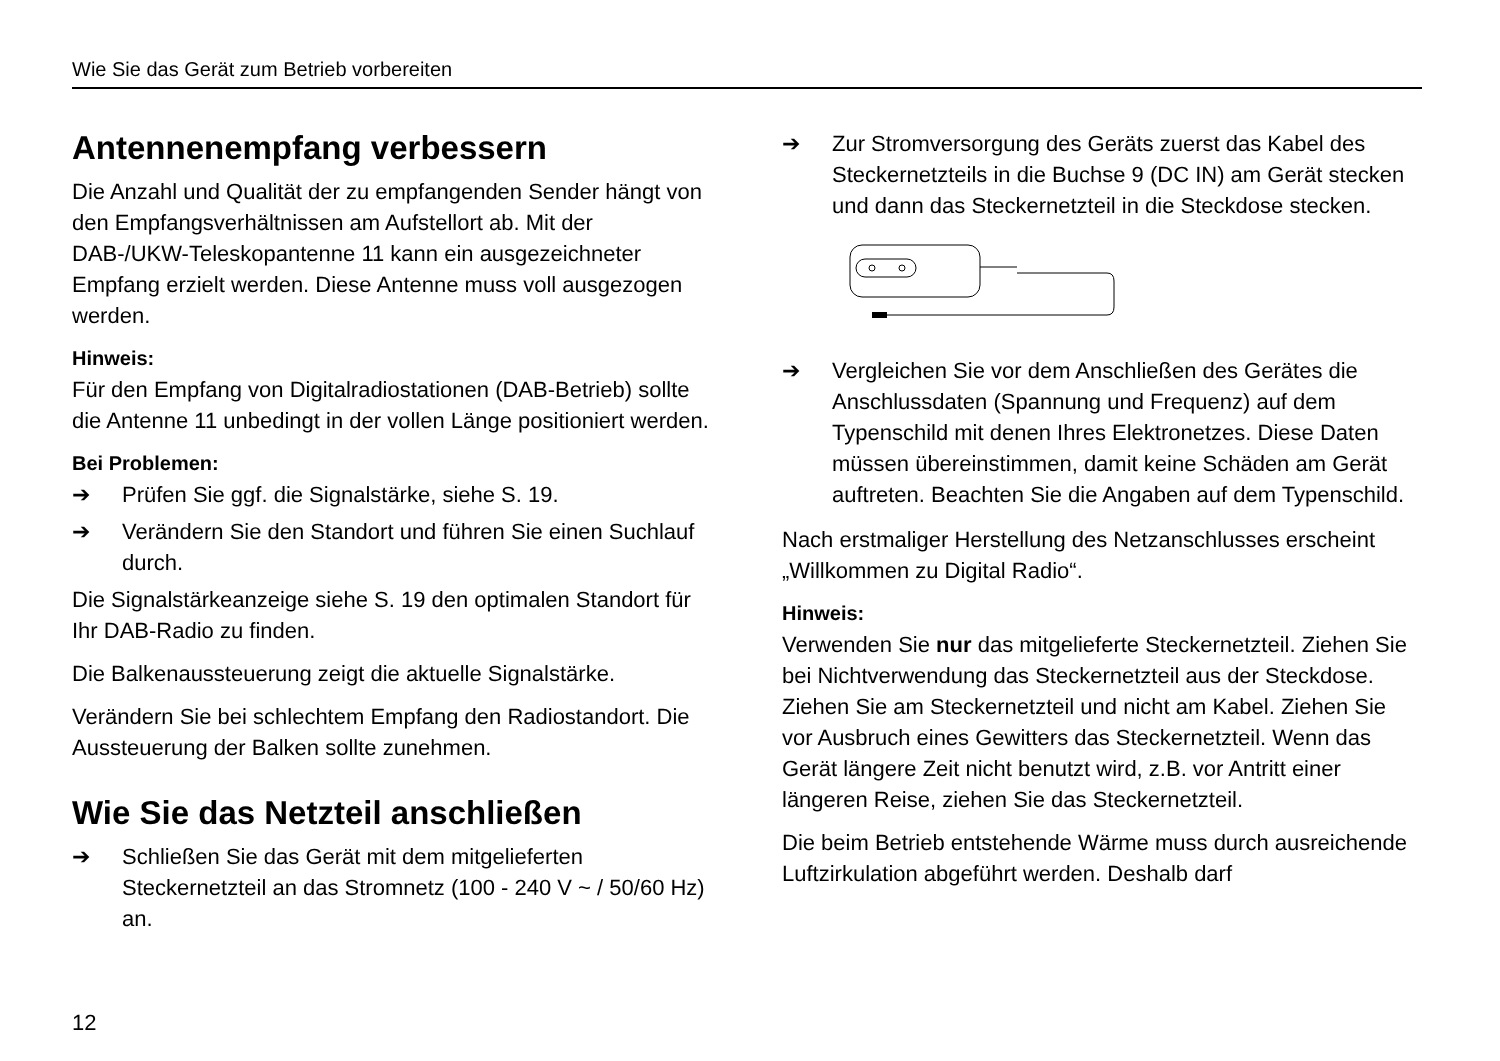Wie Sie das Gerät zum Betrieb vorbereiten
Antennenempfang verbessern
Die Anzahl und Qualität der zu empfangenden Sender hängt von den Empfangsverhältnissen am Aufstellort ab. Mit der DAB-/UKW-Teleskopantenne 11 kann ein ausgezeichneter Empfang erzielt werden. Diese Antenne muss voll ausgezogen werden.
Hinweis:
Für den Empfang von Digitalradiostationen (DAB-Betrieb) sollte die Antenne 11 unbedingt in der vollen Länge positioniert werden.
Bei Problemen:
➔ Prüfen Sie ggf. die Signalstärke, siehe S. 19.
➔ Verändern Sie den Standort und führen Sie einen Suchlauf durch.
Die Signalstärkeanzeige siehe S. 19 den optimalen Standort für Ihr DAB-Radio zu finden.
Die Balkenaussteuerung zeigt die aktuelle Signalstärke.
Verändern Sie bei schlechtem Empfang den Radiostandort. Die Aussteuerung der Balken sollte zunehmen.
Wie Sie das Netzteil anschließen
➔ Schließen Sie das Gerät mit dem mitgelieferten Steckernetzteil an das Stromnetz (100 - 240 V ~ / 50/60 Hz) an.
➔ Zur Stromversorgung des Geräts zuerst das Kabel des Steckernetzteils in die Buchse 9 (DC IN) am Gerät stecken und dann das Steckernetzteil in die Steckdose stecken.
➔ Vergleichen Sie vor dem Anschließen des Gerätes die Anschlussdaten (Spannung und Frequenz) auf dem Typenschild mit denen Ihres Elektronetzes. Diese Daten müssen übereinstimmen, damit keine Schäden am Gerät auftreten. Beachten Sie die Angaben auf dem Typenschild.
Nach erstmaliger Herstellung des Netzanschlusses erscheint „Willkommen zu Digital Radio“.
Hinweis:
Verwenden Sie nur das mitgelieferte Steckernetzteil. Ziehen Sie bei Nichtverwendung das Steckernetzteil aus der Steckdose. Ziehen Sie am Steckernetzteil und nicht am Kabel. Ziehen Sie vor Ausbruch eines Gewitters das Steckernetzteil. Wenn das Gerät längere Zeit nicht benutzt wird, z.B. vor Antritt einer längeren Reise, ziehen Sie das Steckernetzteil.
Die beim Betrieb entstehende Wärme muss durch ausreichende Luftzirkulation abgeführt werden. Deshalb darf
12